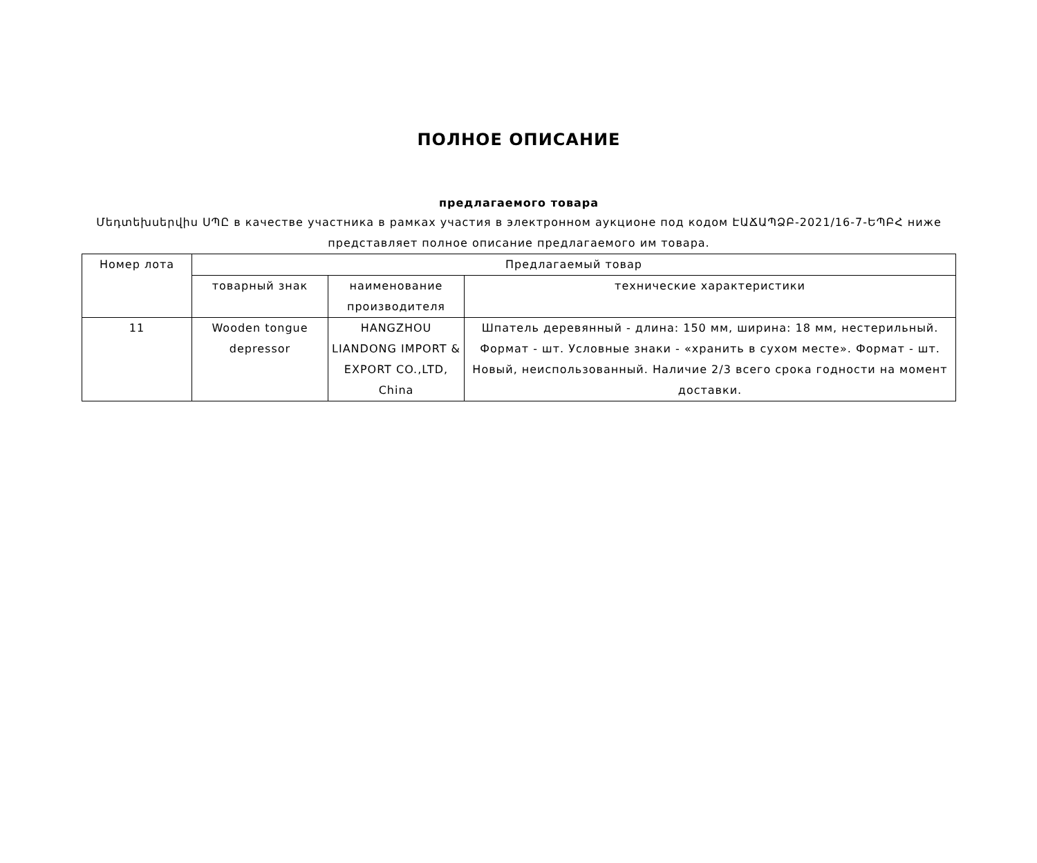ПОЛНОЕ ОПИСАНИЕ
предлагаемого товара
Մեդտեխսերվիս ՍՊԸ в качестве участника в рамках участия в электронном аукционе под кодом ԷԱՃԱՊՁԲ-2021/16-7-ԵՊԲՀ ниже представляет полное описание предлагаемого им товара.
| Номер лота | Предлагаемый товар | | |
| --- | --- | --- | --- |
| | товарный знак | наименование производителя | технические характеристики |
| 11 | Wooden tongue depressor | HANGZHOU LIANDONG IMPORT & EXPORT CO.,LTD, China | Шпатель деревянный - длина: 150 мм, ширина: 18 мм, нестерильный. Формат - шт. Условные знаки - «хранить в сухом месте». Формат - шт. Новый, неиспользованный. Наличие 2/3 всего срока годности на момент доставки. |